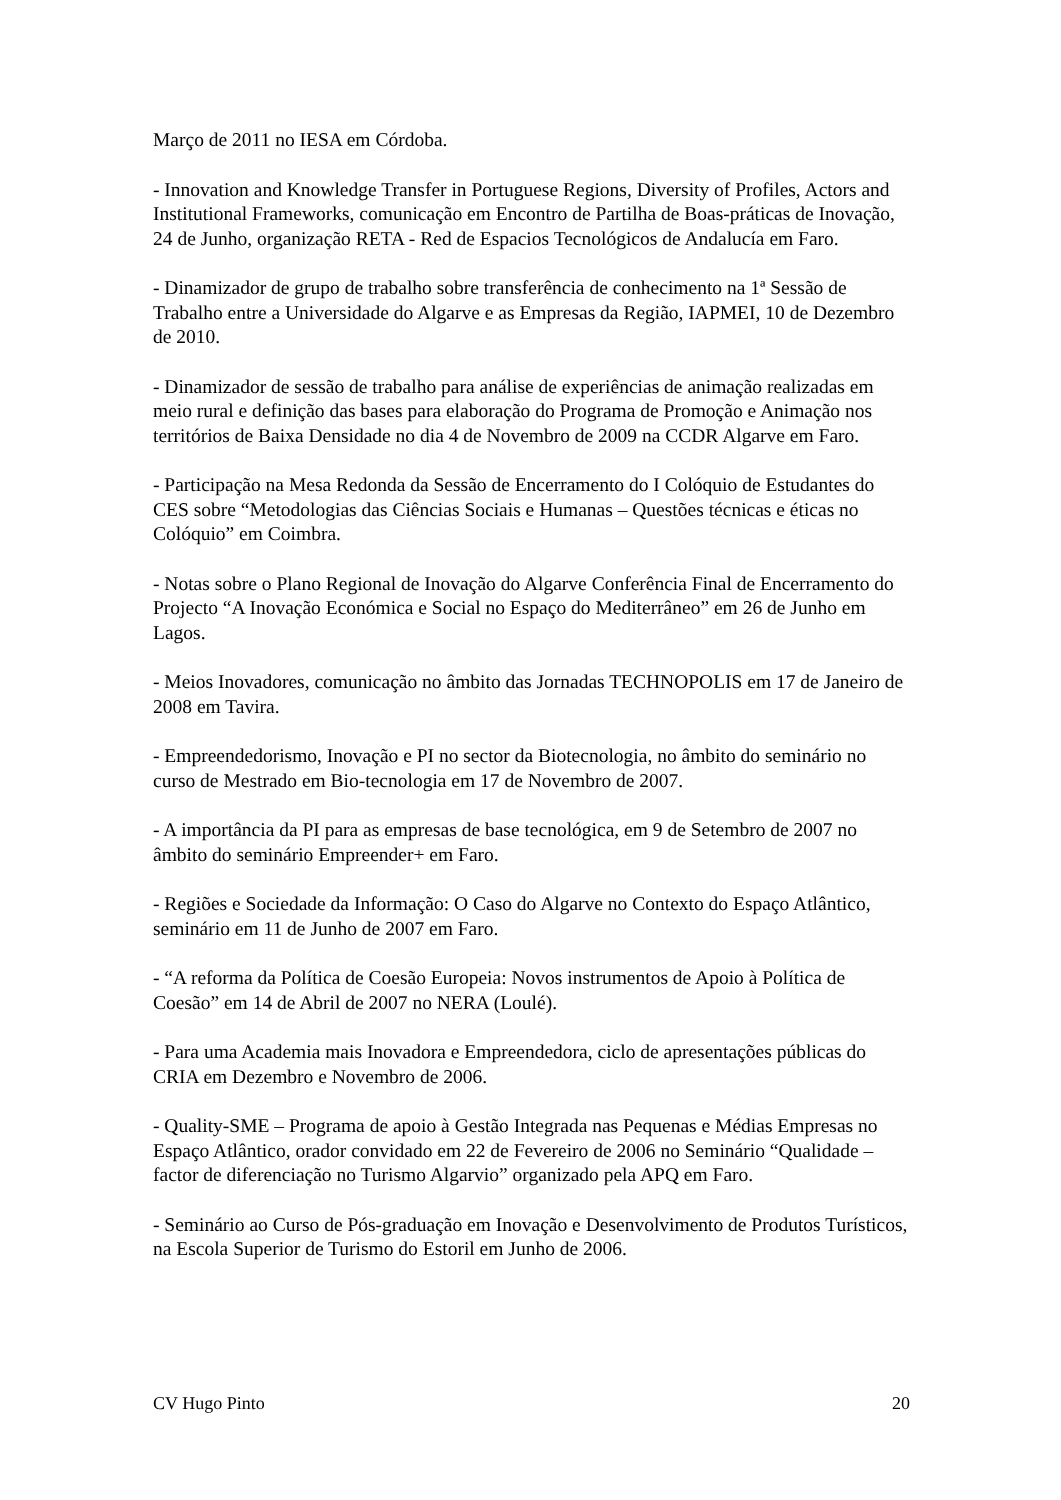Março de 2011 no IESA em Córdoba.
- Innovation and Knowledge Transfer in Portuguese Regions, Diversity of Profiles, Actors and Institutional Frameworks, comunicação em Encontro de Partilha de Boas-práticas de Inovação, 24 de Junho, organização RETA - Red de Espacios Tecnológicos de Andalucía em Faro.
- Dinamizador de grupo de trabalho sobre transferência de conhecimento na 1ª Sessão de Trabalho entre a Universidade do Algarve e as Empresas da Região, IAPMEI, 10 de Dezembro de 2010.
- Dinamizador de sessão de trabalho para análise de experiências de animação realizadas em meio rural e definição das bases para elaboração do Programa de Promoção e Animação nos territórios de Baixa Densidade no dia 4 de Novembro de 2009 na CCDR Algarve em Faro.
- Participação na Mesa Redonda da Sessão de Encerramento do I Colóquio de Estudantes do CES sobre “Metodologias das Ciências Sociais e Humanas – Questões técnicas e éticas no Colóquio” em Coimbra.
- Notas sobre o Plano Regional de Inovação do Algarve Conferência Final de Encerramento do Projecto “A Inovação Económica e Social no Espaço do Mediterrâneo” em 26 de Junho em Lagos.
- Meios Inovadores, comunicação no âmbito das Jornadas TECHNOPOLIS em 17 de Janeiro de 2008 em Tavira.
- Empreendedorismo, Inovação e PI no sector da Biotecnologia, no âmbito do seminário no curso de Mestrado em Bio-tecnologia em 17 de Novembro de 2007.
- A importância da PI para as empresas de base tecnológica, em 9 de Setembro de 2007 no âmbito do seminário Empreender+ em Faro.
- Regiões e Sociedade da Informação: O Caso do Algarve no Contexto do Espaço Atlântico, seminário em 11 de Junho de 2007 em Faro.
- “A reforma da Política de Coesão Europeia: Novos instrumentos de Apoio à Política de Coesão” em 14 de Abril de 2007 no NERA (Loulé).
- Para uma Academia mais Inovadora e Empreendedora, ciclo de apresentações públicas do CRIA em Dezembro e Novembro de 2006.
- Quality-SME – Programa de apoio à Gestão Integrada nas Pequenas e Médias Empresas no Espaço Atlântico, orador convidado em 22 de Fevereiro de 2006 no Seminário “Qualidade – factor de diferenciação no Turismo Algarvio” organizado pela APQ em Faro.
- Seminário ao Curso de Pós-graduação em Inovação e Desenvolvimento de Produtos Turísticos, na Escola Superior de Turismo do Estoril em Junho de 2006.
CV Hugo Pinto 20